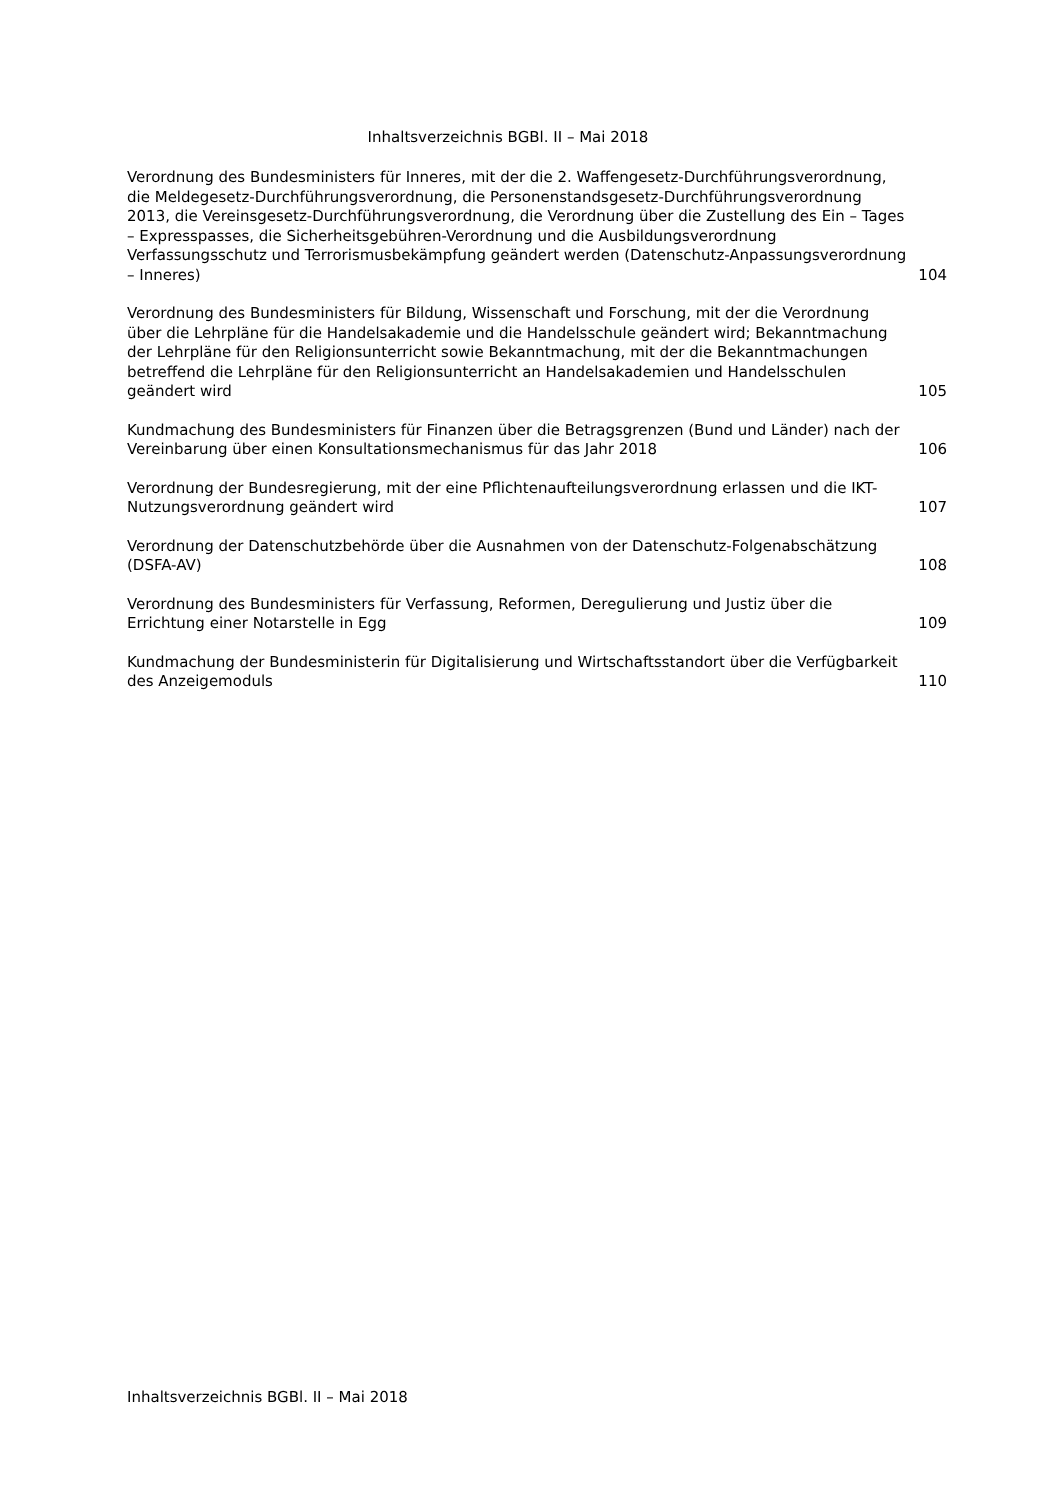Inhaltsverzeichnis BGBl. II – Mai 2018
Verordnung des Bundesministers für Inneres, mit der die 2. Waffengesetz-Durchführungsverordnung, die Meldegesetz-Durchführungsverordnung, die Personenstandsgesetz-Durchführungsverordnung 2013, die Vereinsgesetz-Durchführungsverordnung, die Verordnung über die Zustellung des Ein – Tages – Expresspasses, die Sicherheitsgebühren-Verordnung und die Ausbildungsverordnung Verfassungsschutz und Terrorismusbekämpfung geändert werden (Datenschutz-Anpassungsverordnung – Inneres)
104
Verordnung des Bundesministers für Bildung, Wissenschaft und Forschung, mit der die Verordnung über die Lehrpläne für die Handelsakademie und die Handelsschule geändert wird; Bekanntmachung der Lehrpläne für den Religionsunterricht sowie Bekanntmachung, mit der die Bekanntmachungen betreffend die Lehrpläne für den Religionsunterricht an Handelsakademien und Handelsschulen geändert wird
105
Kundmachung des Bundesministers für Finanzen über die Betragsgrenzen (Bund und Länder) nach der Vereinbarung über einen Konsultationsmechanismus für das Jahr 2018
106
Verordnung der Bundesregierung, mit der eine Pflichtenaufteilungsverordnung erlassen und die IKT-Nutzungsverordnung geändert wird
107
Verordnung der Datenschutzbehörde über die Ausnahmen von der Datenschutz-Folgenabschätzung (DSFA-AV)
108
Verordnung des Bundesministers für Verfassung, Reformen, Deregulierung und Justiz über die Errichtung einer Notarstelle in Egg
109
Kundmachung der Bundesministerin für Digitalisierung und Wirtschaftsstandort über die Verfügbarkeit des Anzeigemoduls
110
Inhaltsverzeichnis BGBl. II – Mai 2018